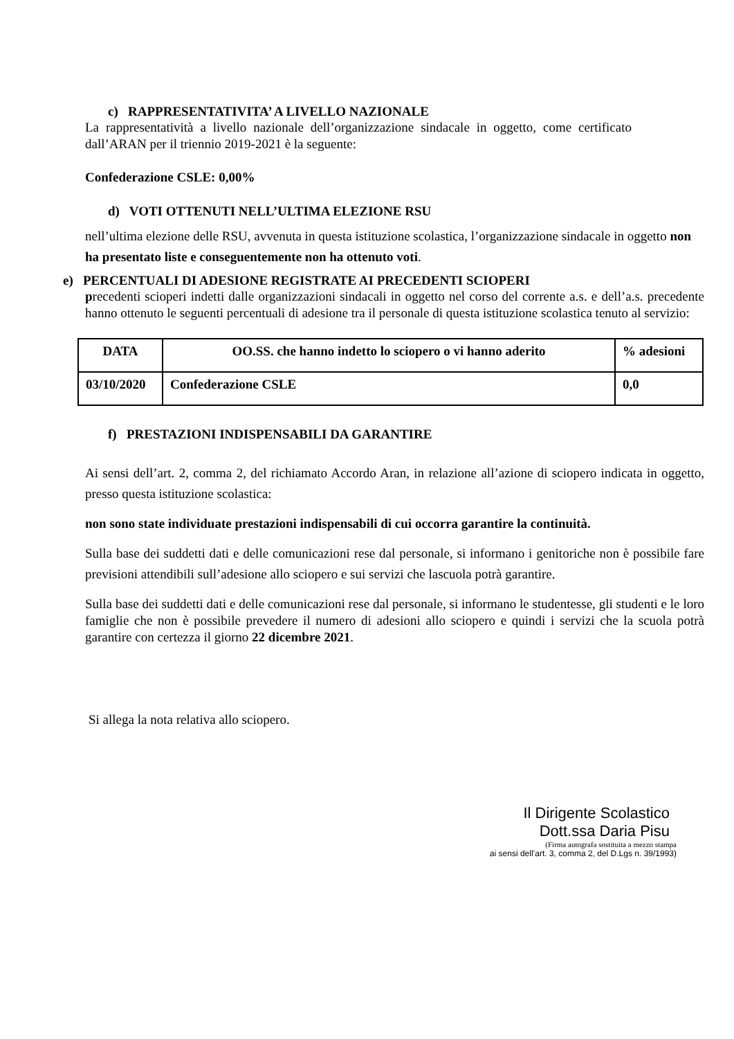c) RAPPRESENTATIVITA’ A LIVELLO NAZIONALE
La rappresentatività a livello nazionale dell’organizzazione sindacale in oggetto, come certificato dall’ARAN per il triennio 2019-2021 è la seguente:
Confederazione CSLE: 0,00%
d) VOTI OTTENUTI NELL’ULTIMA ELEZIONE RSU
nell’ultima elezione delle RSU, avvenuta in questa istituzione scolastica, l’organizzazione sindacale in oggetto non ha presentato liste e conseguentemente non ha ottenuto voti.
e) PERCENTUALI DI ADESIONE REGISTRATE AI PRECEDENTI SCIOPERI
precedenti scioperi indetti dalle organizzazioni sindacali in oggetto nel corso del corrente a.s. e dell’a.s. precedente hanno ottenuto le seguenti percentuali di adesione tra il personale di questa istituzione scolastica tenuto al servizio:
| DATA | OO.SS. che hanno indetto lo sciopero o vi hanno aderito | % adesioni |
| --- | --- | --- |
| 03/10/2020 | Confederazione CSLE | 0,0 |
f) PRESTAZIONI INDISPENSABILI DA GARANTIRE
Ai sensi dell’art. 2, comma 2, del richiamato Accordo Aran, in relazione all’azione di sciopero indicata in oggetto, presso questa istituzione scolastica:
non sono state individuate prestazioni indispensabili di cui occorra garantire la continuità.
Sulla base dei suddetti dati e delle comunicazioni rese dal personale, si informano i genitoriche non è possibile fare previsioni attendibili sull’adesione allo sciopero e sui servizi che lascuola potrà garantire.
Sulla base dei suddetti dati e delle comunicazioni rese dal personale, si informano le studentesse, gli studenti e le loro famiglie che non è possibile prevedere il numero di adesioni allo sciopero e quindi i servizi che la scuola potrà garantire con certezza il giorno 22 dicembre 2021.
Si allega la nota relativa allo sciopero.
Il Dirigente Scolastico
Dott.ssa Daria Pisu
(Firma autografa sostituita a mezzo stampa
ai sensi dell’art. 3, comma 2, del D.Lgs n. 39/1993)